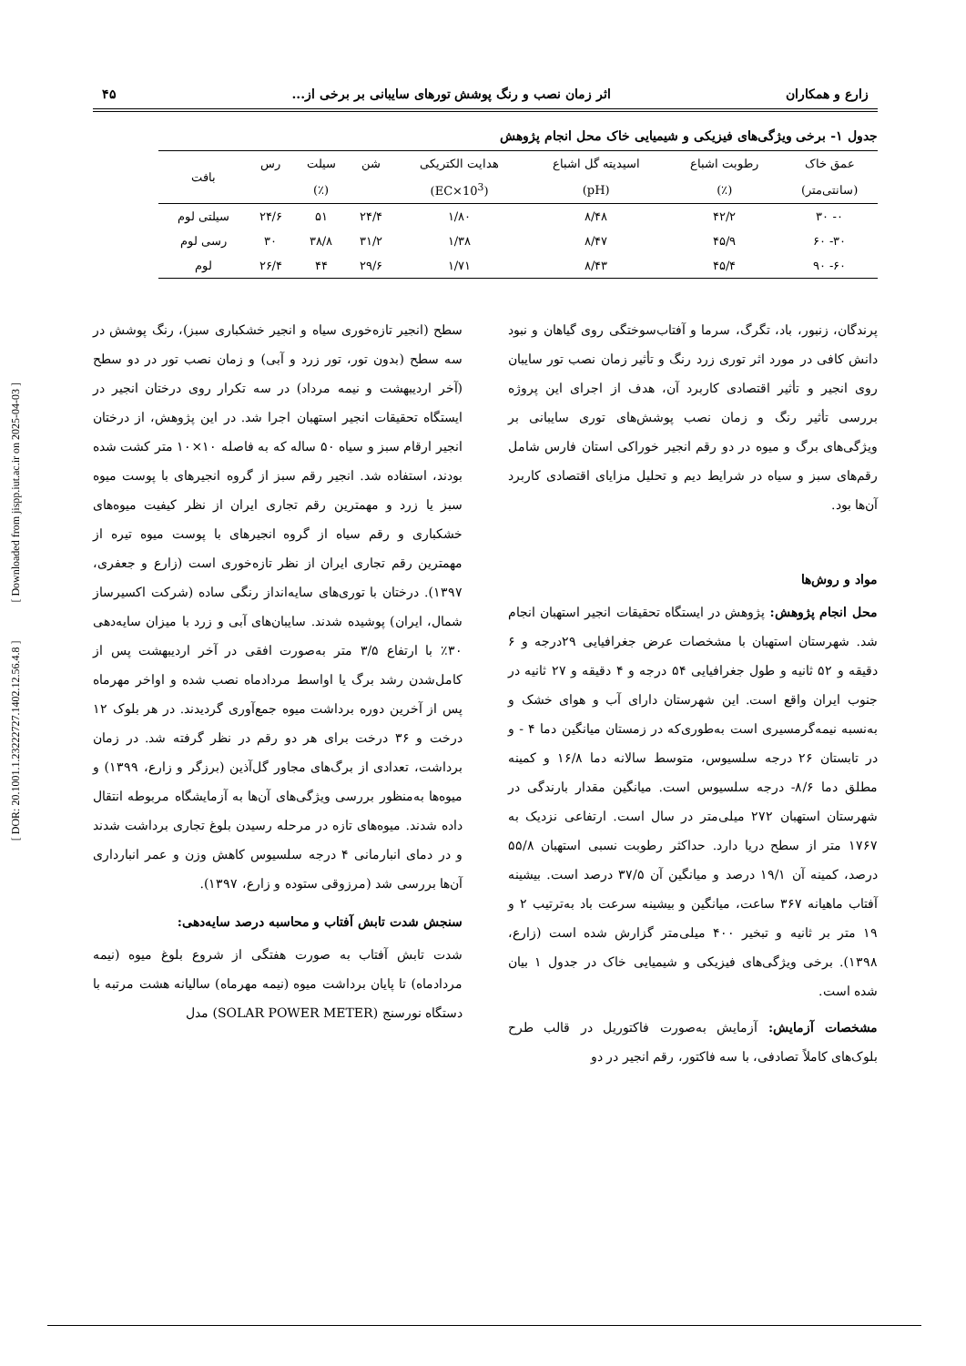زارع و همکاران اثر زمان نصب و رنگ پوشش تورهای سایبانی بر برخی از... ۴۵
جدول ۱- برخی ویژگی‌های فیزیکی و شیمیایی خاک محل انجام پژوهش
| عمق خاک | رطوبت اشباع | اسیدیته گل اشباع | هدایت الکتریکی | شن | سیلت | رس | بافت |
| --- | --- | --- | --- | --- | --- | --- | --- |
| (سانتی‌متر) | (٪) | (pH) | (EC×10<sup>3</sup>) | | (٪) | | |
| ۰- ۳۰ | ۴۲/۲ | ۸/۴۸ | ۱/۸۰ | ۲۴/۴ | ۵۱ | ۲۴/۶ | سیلتی لوم |
| ۳۰- ۶۰ | ۴۵/۹ | ۸/۴۷ | ۱/۳۸ | ۳۱/۲ | ۳۸/۸ | ۳۰ | رسی لوم |
| ۶۰- ۹۰ | ۴۵/۴ | ۸/۴۳ | ۱/۷۱ | ۲۹/۶ | ۴۴ | ۲۶/۴ | لوم |
پرندگان، زنبور، باد، تگرگ، سرما و آفتاب‌سوختگی روی گیاهان و نبود دانش کافی در مورد اثر توری زرد رنگ و تأثیر زمان نصب تور سایبان روی انجیر و تأثیر اقتصادی کاربرد آن، هدف از اجرای این پروژه بررسی تأثیر رنگ و زمان نصب پوشش‌های توری سایبانی بر ویژگی‌های برگ و میوه در دو رقم انجیر خوراکی استان فارس شامل رقم‌های سبز و سیاه در شرایط دیم و تحلیل مزایای اقتصادی کاربرد آن‌ها بود.
مواد و روش‌ها
محل انجام پژوهش: پژوهش در ایستگاه تحقیقات انجیر استهبان انجام شد. شهرستان استهبان با مشخصات عرض جغرافیایی ۲۹درجه و ۶ دقیقه و ۵۲ ثانیه و طول جغرافیایی ۵۴ درجه و ۴ دقیقه و ۲۷ ثانیه در جنوب ایران واقع است. این شهرستان دارای آب و هوای خشک و به‌نسبه نیمه‌گرمسیری است به‌طوری‌که در زمستان میانگین دما ۴ - و در تابستان ۲۶ درجه سلسیوس، متوسط سالانه دما ۱۶/۸ و کمینه مطلق دما ۸/۶- درجه سلسیوس است. میانگین مقدار بارندگی در شهرستان استهبان ۲۷۲ میلی‌متر در سال است. ارتفاعی نزدیک به ۱۷۶۷ متر از سطح دریا دارد. حداکثر رطوبت نسبی استهبان ۵۵/۸ درصد، کمینه آن ۱۹/۱ درصد و میانگین آن ۳۷/۵ درصد است. بیشینه آفتاب ماهیانه ۳۶۷ ساعت، میانگین و بیشینه سرعت باد به‌ترتیب ۲ و ۱۹ متر بر ثانیه و تبخیر ۴۰۰ میلی‌متر گزارش شده است (زارع، ۱۳۹۸). برخی ویژگی‌های فیزیکی و شیمیایی خاک در جدول ۱ بیان شده است.
مشخصات آزمایش: آزمایش به‌صورت فاکتوریل در قالب طرح بلوک‌های کاملاً تصادفی، با سه فاکتور، رقم انجیر در دو
سطح (انجیر تازه‌خوری سیاه و انجیر خشکباری سبز)، رنگ پوشش در سه سطح (بدون تور، تور زرد و آبی) و زمان نصب تور در دو سطح (آخر اردیبهشت و نیمه مرداد) در سه تکرار روی درختان انجیر در ایستگاه تحقیقات انجیر استهبان اجرا شد. در این پژوهش، از درختان انجیر ارقام سبز و سیاه ۵۰ ساله که به فاصله ۱۰×۱۰ متر کشت شده بودند، استفاده شد. انجیر رقم سبز از گروه انجیرهای با پوست میوه سبز یا زرد و مهمترین رقم تجاری ایران از نظر کیفیت میوه‌های خشکباری و رقم سیاه از گروه انجیرهای با پوست میوه تیره از مهمترین رقم تجاری ایران از نظر تازه‌خوری است (زارع و جعفری، ۱۳۹۷). درختان با توری‌های سایه‌انداز رنگی ساده (شرکت اکسیرساز شمال، ایران) پوشیده شدند. سایبان‌های آبی و زرد با میزان سایه‌دهی ۳۰٪ با ارتفاع ۳/۵ متر به‌صورت افقی در آخر اردیبهشت پس از کامل‌شدن رشد برگ یا اواسط مردادماه نصب شده و اواخر مهرماه پس از آخرین دوره برداشت میوه جمع‌آوری گردیدند. در هر بلوک ۱۲ درخت و ۳۶ درخت برای هر دو رقم در نظر گرفته شد. در زمان برداشت، تعدادی از برگ‌های مجاور گل‌آذین (برزگر و زارع، ۱۳۹۹) و میوه‌ها به‌منظور بررسی ویژگی‌های آن‌ها به آزمایشگاه مربوطه انتقال داده شدند. میوه‌های تازه در مرحله رسیدن بلوغ تجاری برداشت شدند و در دمای انبارمانی ۴ درجه سلسیوس کاهش وزن و عمر انبارداری آن‌ها بررسی شد (مرزوقی ستوده و زارع، ۱۳۹۷).
سنجش شدت تابش آفتاب و محاسبه درصد سایه‌دهی:
شدت تابش آفتاب به صورت هفتگی از شروع بلوغ میوه (نیمه مردادماه) تا پایان برداشت میوه (نیمه مهرماه) سالیانه هشت مرتبه با دستگاه نورسنج (SOLAR POWER METER) مدل
[ DOR: 20.1001.1.23222727.1402.12.56.4.8 ] [ Downloaded from jispp.iut.ac.ir on 2025-04-03 ]